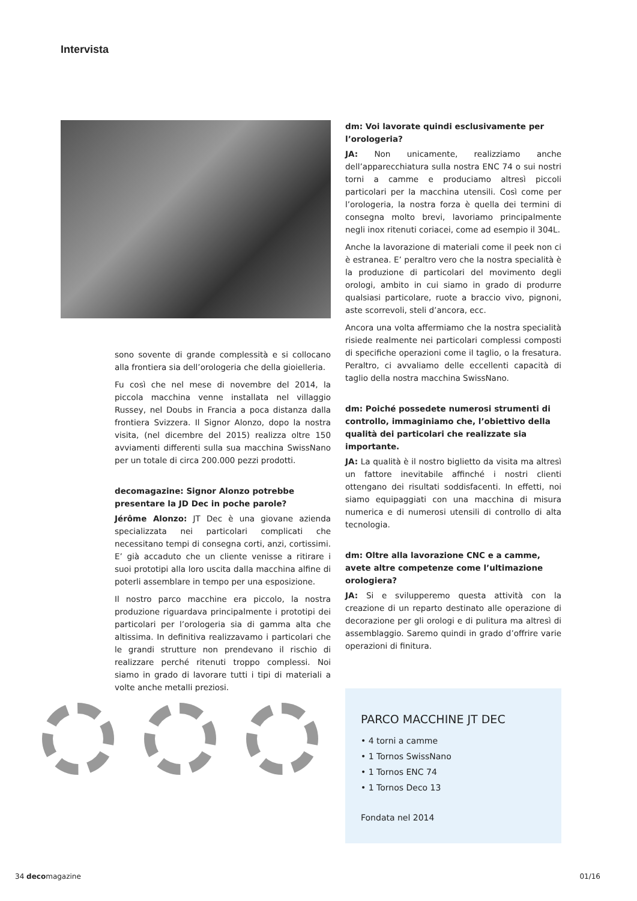Intervista
sono sovente di grande complessità e si collocano alla frontiera sia dell’orologeria che della gioielleria.
Fu così che nel mese di novembre del 2014, la piccola macchina venne installata nel villaggio Russey, nel Doubs in Francia a poca distanza dalla frontiera Svizzera. Il Signor Alonzo, dopo la nostra visita, (nel dicembre del 2015) realizza oltre 150 avviamenti differenti sulla sua macchina SwissNano per un totale di circa 200.000 pezzi prodotti.
decomagazine: Signor Alonzo potrebbe presentare la JD Dec in poche parole?
Jérôme Alonzo: JT Dec è una giovane azienda specializzata nei particolari complicati che necessitano tempi di consegna corti, anzi, cortissimi. E’ già accaduto che un cliente venisse a ritirare i suoi prototipi alla loro uscita dalla macchina alfine di poterli assemblare in tempo per una esposizione.
Il nostro parco macchine era piccolo, la nostra produzione riguardava principalmente i prototipi dei particolari per l’orologeria sia di gamma alta che altissima. In definitiva realizzavamo i particolari che le grandi strutture non prendevano il rischio di realizzare perché ritenuti troppo complessi. Noi siamo in grado di lavorare tutti i tipi di materiali a volte anche metalli preziosi.
dm: Voi lavorate quindi esclusivamente per l’orologeria?
JA: Non unicamente, realizziamo anche dell’apparecchiatura sulla nostra ENC 74 o sui nostri torni a camme e produciamo altresì piccoli particolari per la macchina utensili. Così come per l’orologeria, la nostra forza è quella dei termini di consegna molto brevi, lavoriamo principalmente negli inox ritenuti coriacei, come ad esempio il 304L.
Anche la lavorazione di materiali come il peek non ci è estranea. E’ peraltro vero che la nostra specialità è la produzione di particolari del movimento degli orologi, ambito in cui siamo in grado di produrre qualsiasi particolare, ruote a braccio vivo, pignoni, aste scorrevoli, steli d’ancora, ecc.
Ancora una volta affermiamo che la nostra specialità risiede realmente nei particolari complessi composti di specifiche operazioni come il taglio, o la fresatura. Peraltro, ci avvaliamo delle eccellenti capacità di taglio della nostra macchina SwissNano.
dm: Poiché possedete numerosi strumenti di controllo, immaginiamo che, l’obiettivo della qualità dei particolari che realizzate sia importante.
JA: La qualità è il nostro biglietto da visita ma altresì un fattore inevitabile affinché i nostri clienti ottengano dei risultati soddisfacenti. In effetti, noi siamo equipaggiati con una macchina di misura numerica e di numerosi utensili di controllo di alta tecnologia.
dm: Oltre alla lavorazione CNC e a camme, avete altre competenze come l’ultimazione orologiera?
JA: Si e svilupperemo questa attività con la creazione di un reparto destinato alle operazione di decorazione per gli orologi e di pulitura ma altresì di assemblaggio. Saremo quindi in grado d’offrire varie operazioni di finitura.
PARCO MACCHINE JT DEC
• 4 torni a camme
• 1 Tornos SwissNano
• 1 Tornos ENC 74
• 1 Tornos Deco 13
Fondata nel 2014
34 decomagazine 01/16